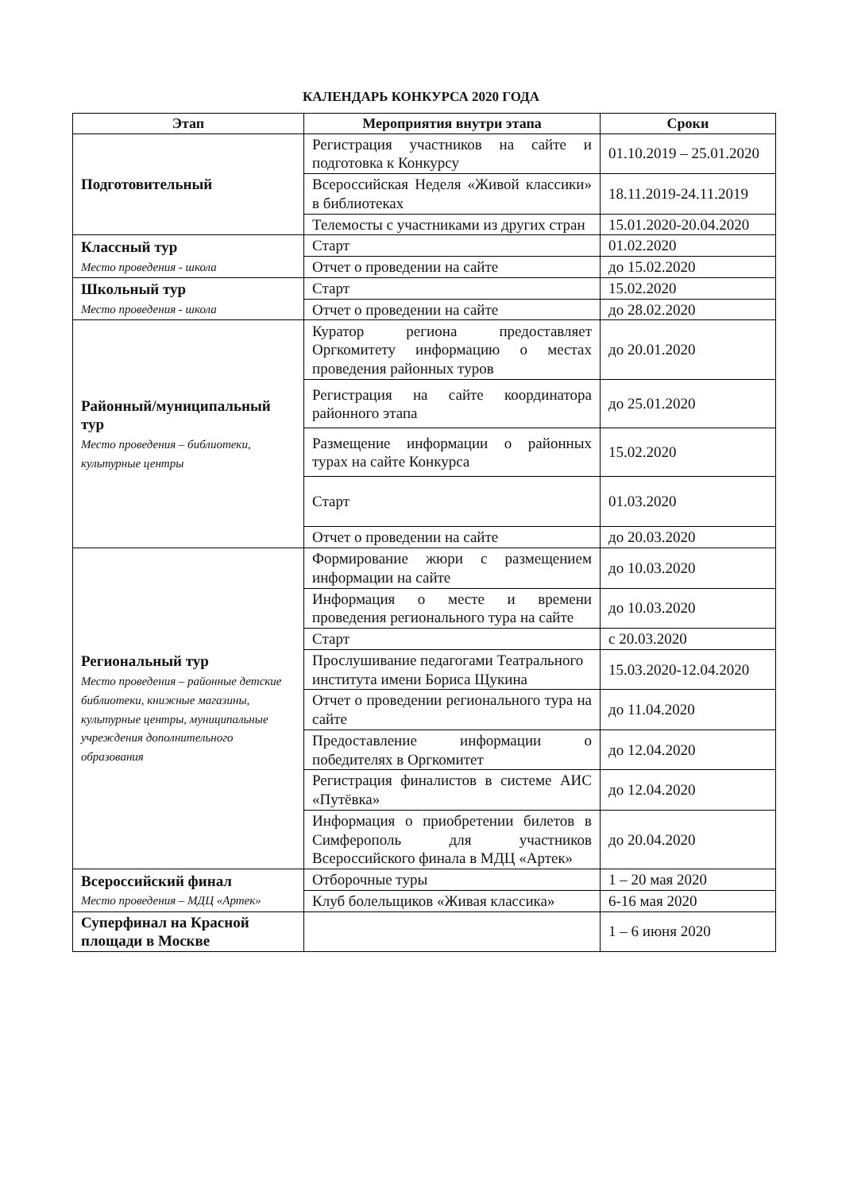КАЛЕНДАРЬ КОНКУРСА 2020 ГОДА
| Этап | Мероприятия внутри этапа | Сроки |
| --- | --- | --- |
| Подготовительный | Регистрация участников на сайте и подготовка к Конкурсу | 01.10.2019 – 25.01.2020 |
| | Всероссийская Неделя «Живой классики» в библиотеках | 18.11.2019-24.11.2019 |
| | Телемосты с участниками из других стран | 15.01.2020-20.04.2020 |
| Классный тур Место проведения - школа | Старт | 01.02.2020 |
| | Отчет о проведении на сайте | до 15.02.2020 |
| Школьный тур Место проведения - школа | Старт | 15.02.2020 |
| | Отчет о проведении на сайте | до 28.02.2020 |
| Районный/муниципальный тур Место проведения – библиотеки, культурные центры | Куратор региона предоставляет Оргкомитету информацию о местах проведения районных туров | до 20.01.2020 |
| | Регистрация на сайте координатора районного этапа | до 25.01.2020 |
| | Размещение информации о районных турах на сайте Конкурса | 15.02.2020 |
| | Старт | 01.03.2020 |
| | Отчет о проведении на сайте | до 20.03.2020 |
| Региональный тур Место проведения – районные детские библиотеки, книжные магазины, культурные центры, муниципальные учреждения дополнительного образования | Формирование жюри с размещением информации на сайте | до 10.03.2020 |
| | Информация о месте и времени проведения регионального тура на сайте | до 10.03.2020 |
| | Старт | с 20.03.2020 |
| | Прослушивание педагогами Театрального института имени Бориса Щукина | 15.03.2020-12.04.2020 |
| | Отчет о проведении регионального тура на сайте | до 11.04.2020 |
| | Предоставление информации о победителях в Оргкомитет | до 12.04.2020 |
| | Регистрация финалистов в системе АИС «Путёвка» | до 12.04.2020 |
| | Информация о приобретении билетов в Симферополь для участников Всероссийского финала в МДЦ «Артек» | до 20.04.2020 |
| Всероссийский финал Место проведения – МДЦ «Артек» | Отборочные туры | 1 – 20 мая 2020 |
| | Клуб болельщиков «Живая классика» | 6-16 мая 2020 |
| Суперфинал на Красной площади в Москве | | 1 – 6 июня 2020 |